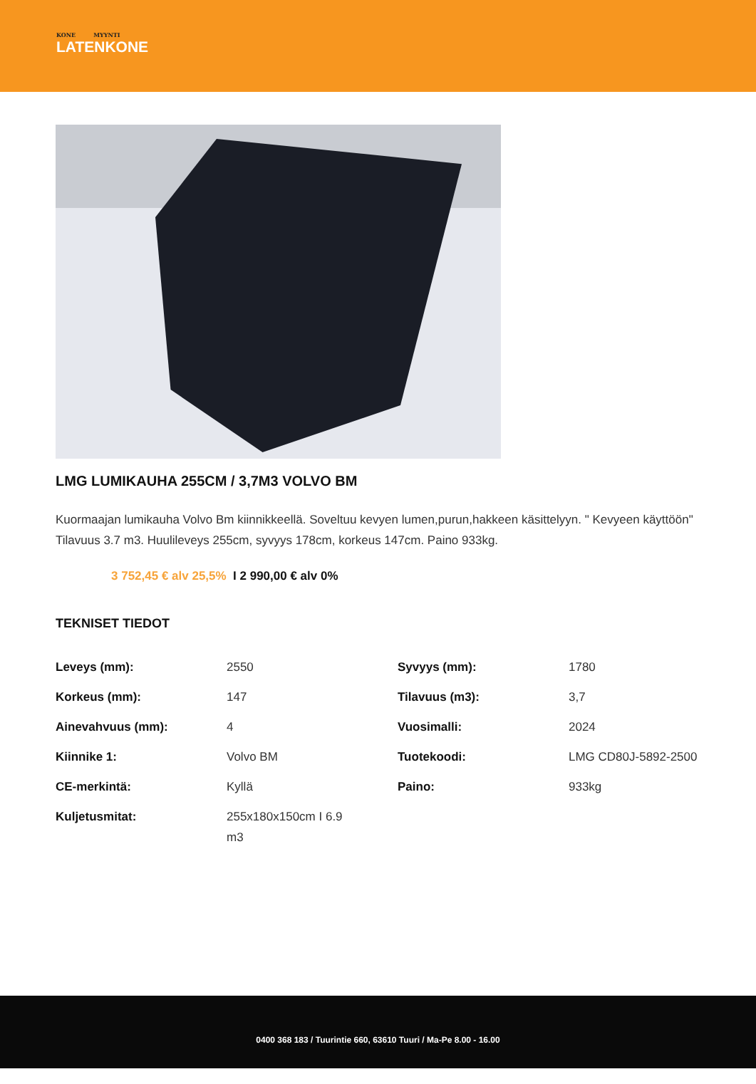KONE MYYNTI
LATENKONE
LMG LUMIKAUHA 255CM / 3,7M3 VOLVO BM
Kuormaajan lumikauha Volvo Bm kiinnikkeellä. Soveltuu kevyen lumen,purun,hakkeen käsittelyyn. " Kevyeen käyttöön" Tilavuus 3.7 m3. Huulileveys 255cm, syvyys 178cm, korkeus 147cm. Paino 933kg.
3 752,45 € alv 25,5% I 2 990,00 € alv 0%
TEKNISET TIEDOT
| Leveys (mm): | 2550 | Syvyys (mm): | 1780 |
| Korkeus (mm): | 147 | Tilavuus (m3): | 3,7 |
| Ainevahvuus (mm): | 4 | Vuosimalli: | 2024 |
| Kiinnike 1: | Volvo BM | Tuotekoodi: | LMG CD80J-5892-2500 |
| CE-merkintä: | Kyllä | Paino: | 933kg |
| Kuljetusmitat: | 255x180x150cm I 6.9 m3 | | |
0400 368 183 / Tuurintie 660, 63610 Tuuri / Ma-Pe 8.00 - 16.00